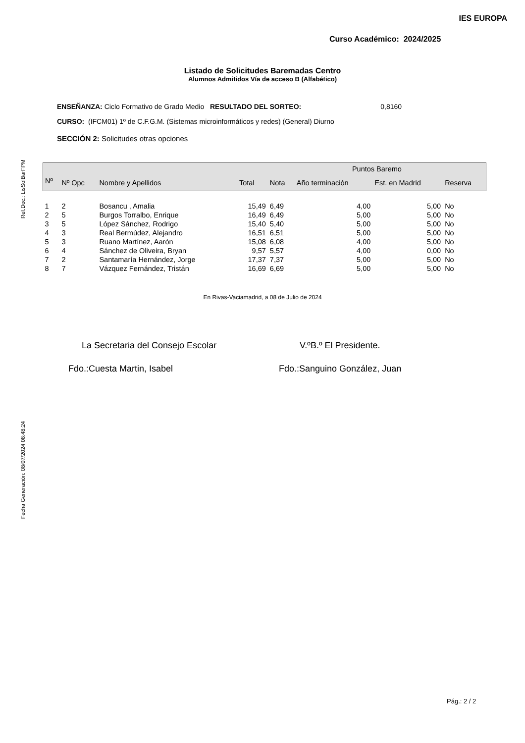Ref.Doc.: LisSolBarFPM
Fecha Generación: 08/07/2024 08:48:24
IES EUROPA
Curso Académico: 2024/2025
Listado de Solicitudes Baremadas Centro
Alumnos Admitidos Vía de acceso B (Alfabético)
ENSEÑANZA: Ciclo Formativo de Grado Medio RESULTADO DEL SORTEO: 0,8160
CURSO: (IFCM01) 1º de C.F.G.M. (Sistemas microinformáticos y redes) (General) Diurno
SECCIÓN 2: Solicitudes otras opciones
| | | | | Puntos Baremo | | | |
| --- | --- | --- | --- | --- | --- | --- | --- |
| Nº | Nº Opc | Nombre y Apellidos | Total | Nota | Año terminación | Est. en Madrid | Reserva |
| 1 | 2 | Bosancu , Amalia | 15,49 | 6,49 | 4,00 | 5,00 | No |
| 2 | 5 | Burgos Torralbo, Enrique | 16,49 | 6,49 | 5,00 | 5,00 | No |
| 3 | 5 | López Sánchez, Rodrigo | 15,40 | 5,40 | 5,00 | 5,00 | No |
| 4 | 3 | Real Bermúdez, Alejandro | 16,51 | 6,51 | 5,00 | 5,00 | No |
| 5 | 3 | Ruano Martínez, Aarón | 15,08 | 6,08 | 4,00 | 5,00 | No |
| 6 | 4 | Sánchez de Oliveira, Bryan | 9,57 | 5,57 | 4,00 | 0,00 | No |
| 7 | 2 | Santamaría Hernández, Jorge | 17,37 | 7,37 | 5,00 | 5,00 | No |
| 8 | 7 | Vázquez Fernández, Tristán | 16,69 | 6,69 | 5,00 | 5,00 | No |
En Rivas-Vaciamadrid, a 08 de Julio de 2024
La Secretaria del Consejo Escolar V.ºB.º El Presidente.
Fdo.:Cuesta Martin, Isabel Fdo.:Sanguino González, Juan
Pág.: 2 / 2